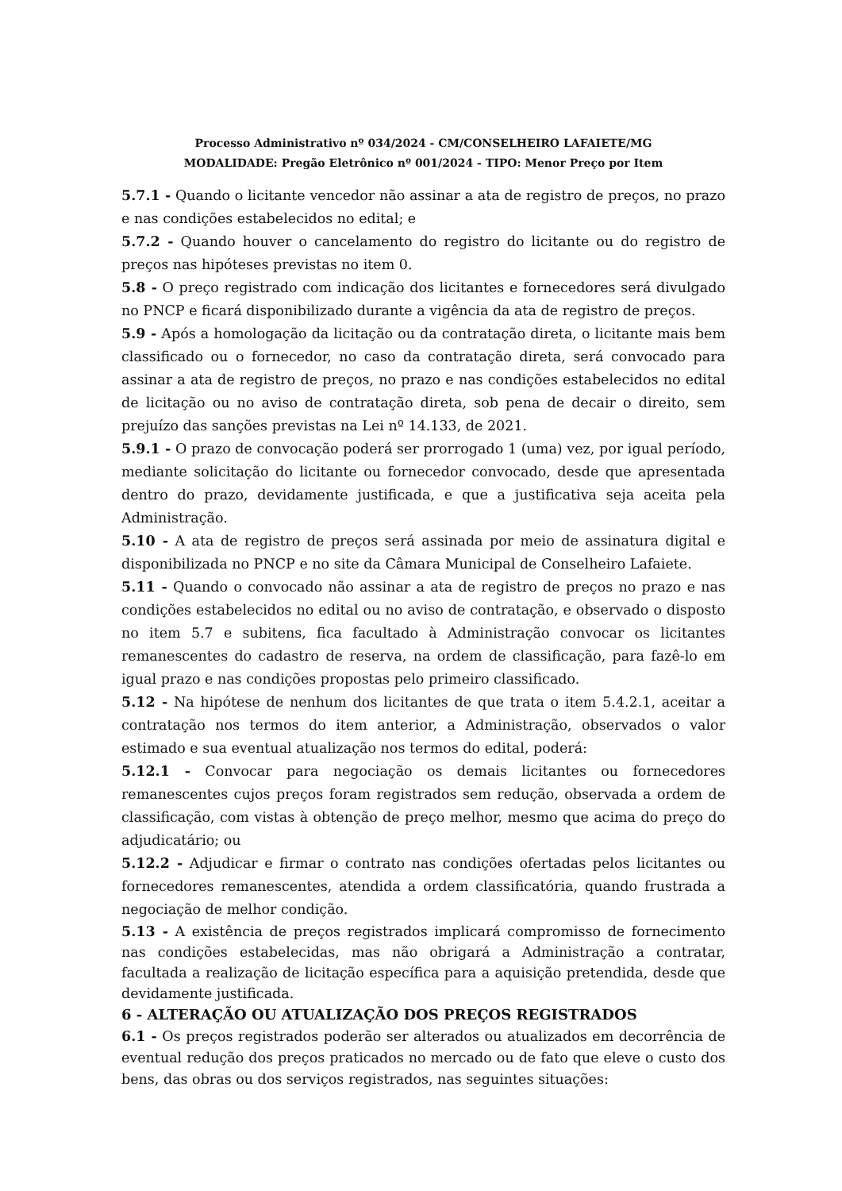Processo Administrativo nº 034/2024 - CM/CONSELHEIRO LAFAIETE/MG
MODALIDADE: Pregão Eletrônico nº 001/2024 - TIPO: Menor Preço por Item
5.7.1 - Quando o licitante vencedor não assinar a ata de registro de preços, no prazo e nas condições estabelecidos no edital; e
5.7.2 - Quando houver o cancelamento do registro do licitante ou do registro de preços nas hipóteses previstas no item 0.
5.8 - O preço registrado com indicação dos licitantes e fornecedores será divulgado no PNCP e ficará disponibilizado durante a vigência da ata de registro de preços.
5.9 - Após a homologação da licitação ou da contratação direta, o licitante mais bem classificado ou o fornecedor, no caso da contratação direta, será convocado para assinar a ata de registro de preços, no prazo e nas condições estabelecidos no edital de licitação ou no aviso de contratação direta, sob pena de decair o direito, sem prejuízo das sanções previstas na Lei nº 14.133, de 2021.
5.9.1 - O prazo de convocação poderá ser prorrogado 1 (uma) vez, por igual período, mediante solicitação do licitante ou fornecedor convocado, desde que apresentada dentro do prazo, devidamente justificada, e que a justificativa seja aceita pela Administração.
5.10 - A ata de registro de preços será assinada por meio de assinatura digital e disponibilizada no PNCP e no site da Câmara Municipal de Conselheiro Lafaiete.
5.11 - Quando o convocado não assinar a ata de registro de preços no prazo e nas condições estabelecidos no edital ou no aviso de contratação, e observado o disposto no item 5.7 e subitens, fica facultado à Administração convocar os licitantes remanescentes do cadastro de reserva, na ordem de classificação, para fazê-lo em igual prazo e nas condições propostas pelo primeiro classificado.
5.12 - Na hipótese de nenhum dos licitantes de que trata o item 5.4.2.1, aceitar a contratação nos termos do item anterior, a Administração, observados o valor estimado e sua eventual atualização nos termos do edital, poderá:
5.12.1 - Convocar para negociação os demais licitantes ou fornecedores remanescentes cujos preços foram registrados sem redução, observada a ordem de classificação, com vistas à obtenção de preço melhor, mesmo que acima do preço do adjudicatário; ou
5.12.2 - Adjudicar e firmar o contrato nas condições ofertadas pelos licitantes ou fornecedores remanescentes, atendida a ordem classificatória, quando frustrada a negociação de melhor condição.
5.13 - A existência de preços registrados implicará compromisso de fornecimento nas condições estabelecidas, mas não obrigará a Administração a contratar, facultada a realização de licitação específica para a aquisição pretendida, desde que devidamente justificada.
6 - ALTERAÇÃO OU ATUALIZAÇÃO DOS PREÇOS REGISTRADOS
6.1 - Os preços registrados poderão ser alterados ou atualizados em decorrência de eventual redução dos preços praticados no mercado ou de fato que eleve o custo dos bens, das obras ou dos serviços registrados, nas seguintes situações: